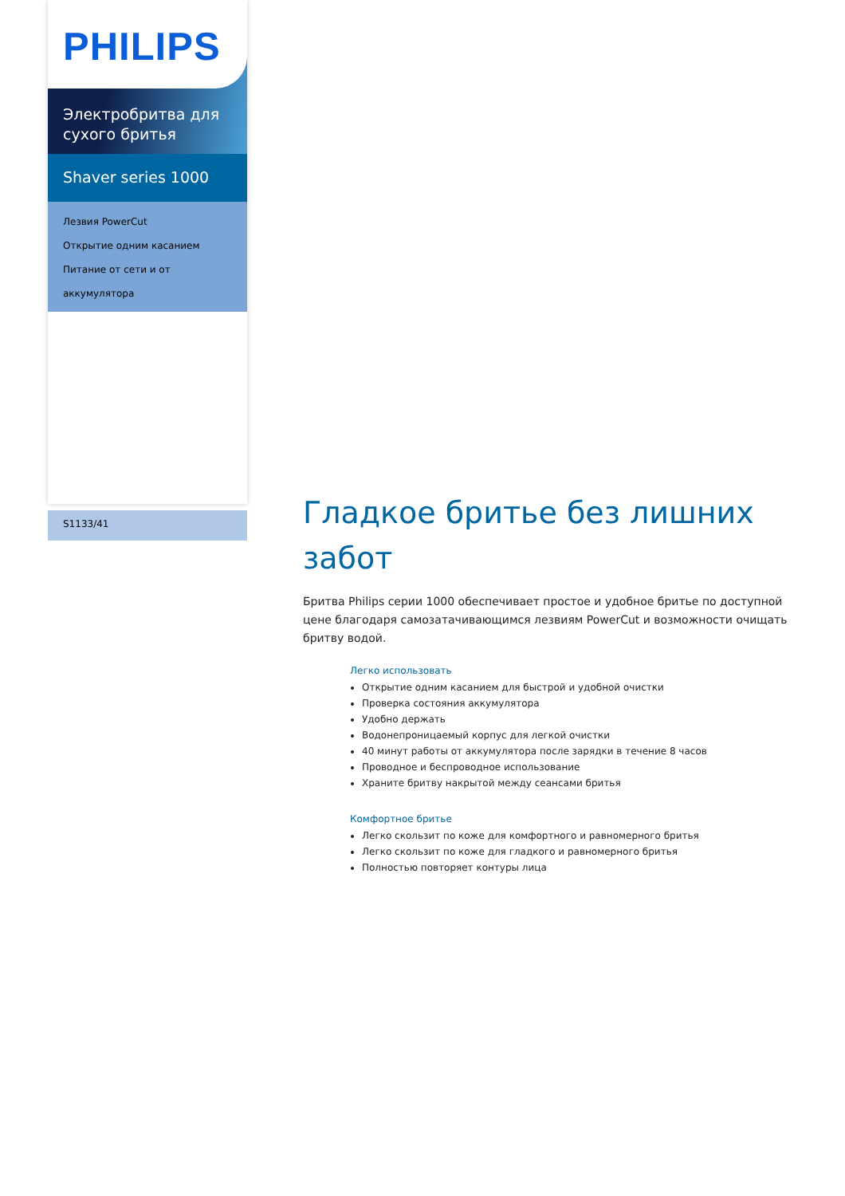PHILIPS
Электробритва для
сухого бритья
Shaver series 1000
Лезвия PowerCut
Открытие одним касанием
Питание от сети и от аккумулятора
S1133/41
Гладкое бритье без лишних забот
Бритва Philips серии 1000 обеспечивает простое и удобное бритье по доступной цене благодаря самозатачивающимся лезвиям PowerCut и возможности очищать бритву водой.
Легко использовать
Открытие одним касанием для быстрой и удобной очистки
Проверка состояния аккумулятора
Удобно держать
Водонепроницаемый корпус для легкой очистки
40 минут работы от аккумулятора после зарядки в течение 8 часов
Проводное и беспроводное использование
Храните бритву накрытой между сеансами бритья
Комфортное бритье
Легко скользит по коже для комфортного и равномерного бритья
Легко скользит по коже для гладкого и равномерного бритья
Полностью повторяет контуры лица